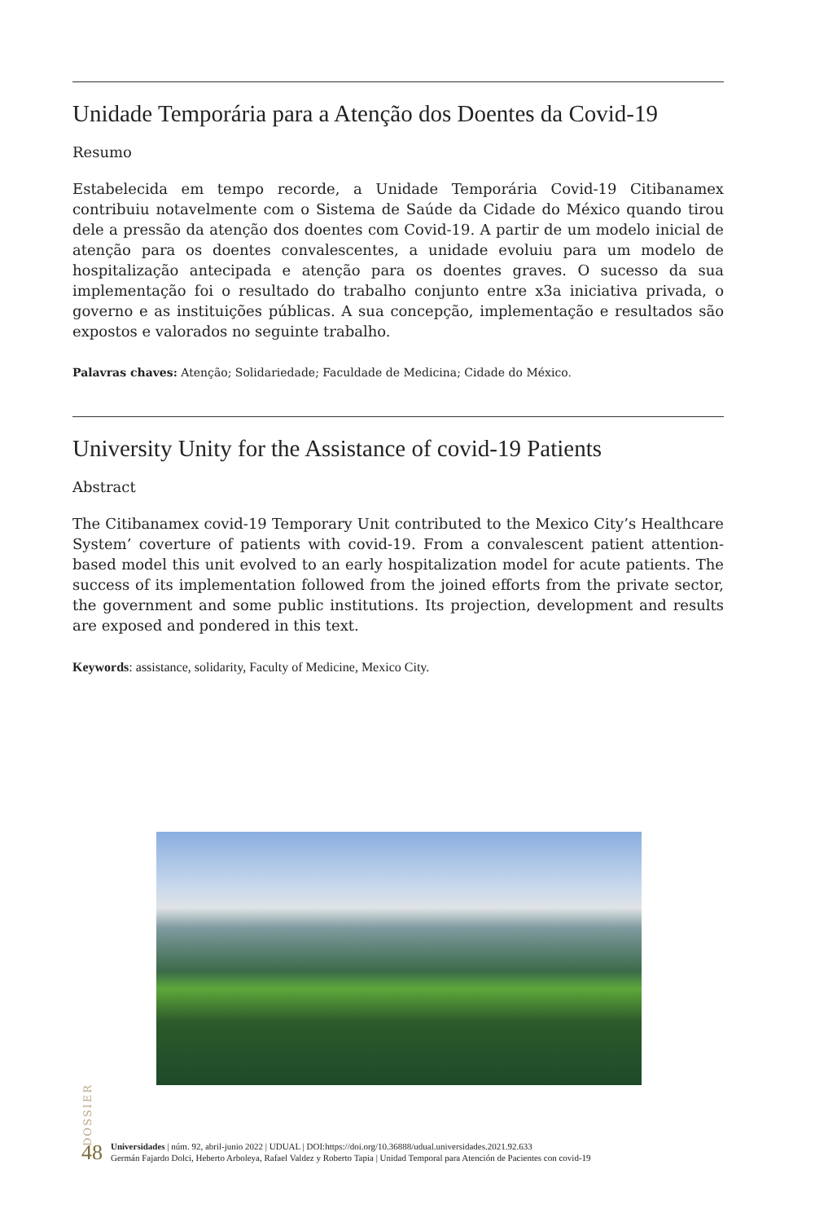Unidade Temporária para a Atenção dos Doentes da Covid-19
Resumo
Estabelecida em tempo recorde, a Unidade Temporária Covid-19 Citibanamex contribuiu notavelmente com o Sistema de Saúde da Cidade do México quando tirou dele a pressão da atenção dos doentes com Covid-19. A partir de um modelo inicial de atenção para os doentes convalescentes, a unidade evoluiu para um modelo de hospitalização antecipada e atenção para os doentes graves. O sucesso da sua implementação foi o resultado do trabalho conjunto entre x3a iniciativa privada, o governo e as instituições públicas. A sua concepção, implementação e resultados são expostos e valorados no seguinte trabalho.
Palavras chaves: Atenção; Solidariedade; Faculdade de Medicina; Cidade do México.
University Unity for the Assistance of covid-19 Patients
Abstract
The Citibanamex covid-19 Temporary Unit contributed to the Mexico City’s Healthcare System’ coverture of patients with covid-19. From a convalescent patient attention-based model this unit evolved to an early hospitalization model for acute patients. The success of its implementation followed from the joined efforts from the private sector, the government and some public institutions. Its projection, development and results are exposed and pondered in this text.
Keywords: assistance, solidarity, Faculty of Medicine, Mexico City.
DOSSIER
48
Universidades | núm. 92, abril-junio 2022 | UDUAL | DOI:https://doi.org/10.36888/udual.universidades.2021.92.633
Germán Fajardo Dolci, Heberto Arboleya, Rafael Valdez y Roberto Tapia | Unidad Temporal para Atención de Pacientes con covid-19